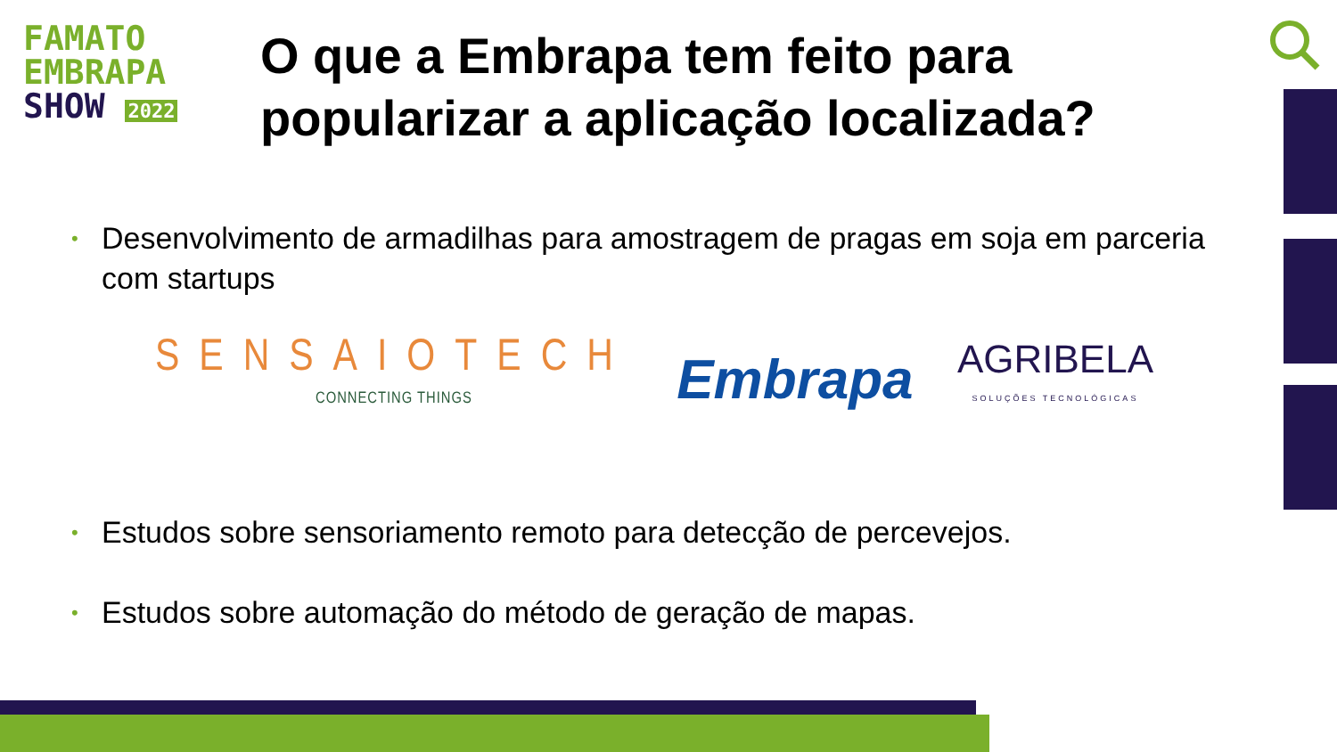FAMATO
EMBRAPA
SHOW 2022
O que a Embrapa tem feito para
popularizar a aplicação localizada?
• Desenvolvimento de armadilhas para amostragem de pragas em soja em parceria com startups
SENSAIOTECH
CONNECTING THINGS
Embrapa
AGRIBELA
SOLUÇÕES TECNOLÓGICAS
• Estudos sobre sensoriamento remoto para detecção de percevejos.
• Estudos sobre automação do método de geração de mapas.